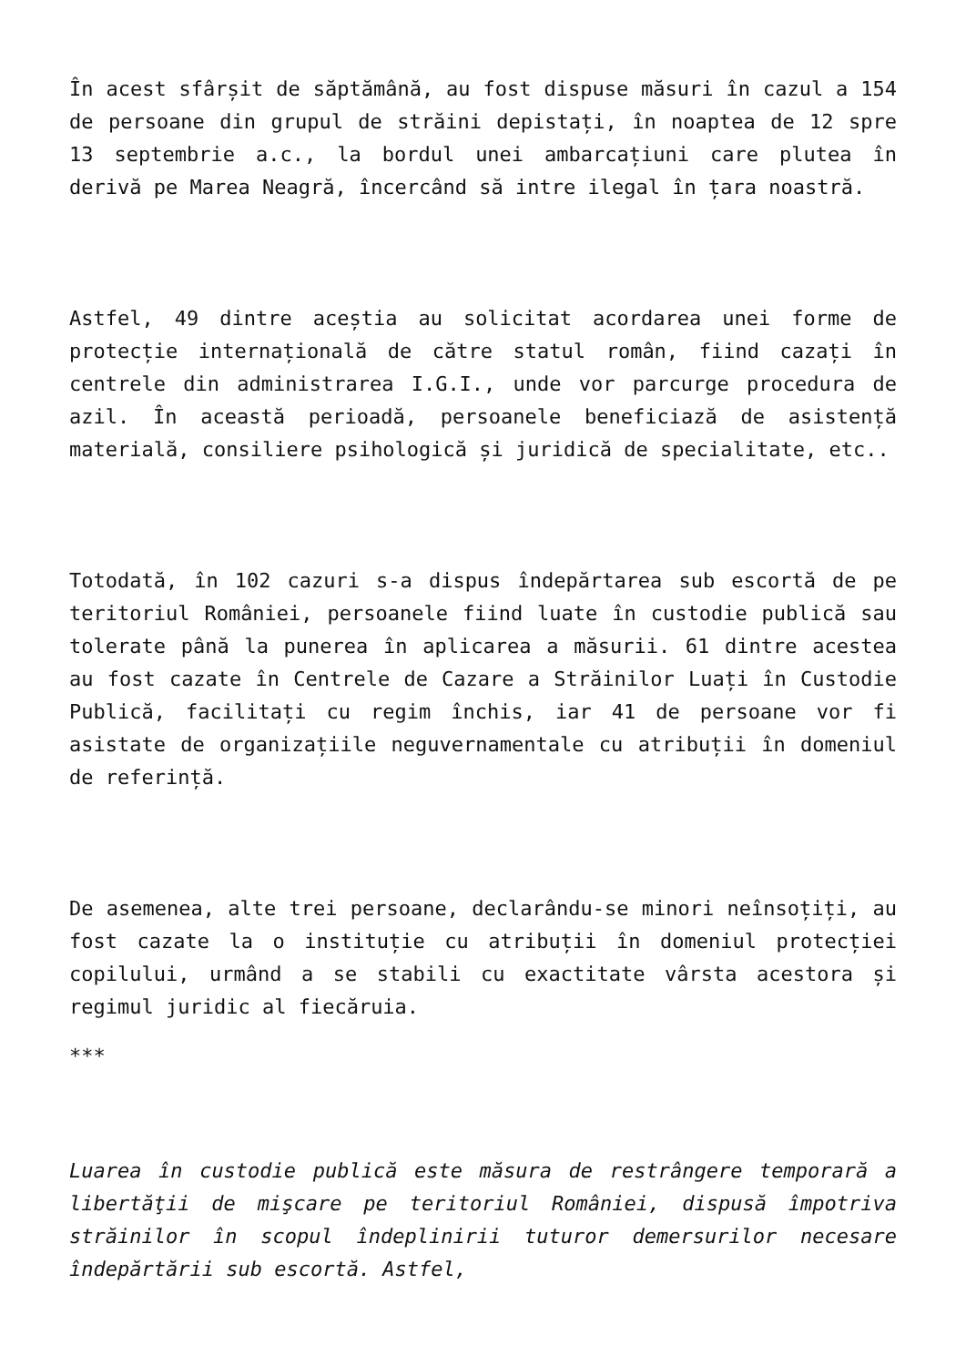În acest sfârșit de săptămână, au fost dispuse măsuri în cazul a 154 de persoane din grupul de străini depistați, în noaptea de 12 spre 13 septembrie a.c., la bordul unei ambarcațiuni care plutea în derivă pe Marea Neagră, încercând să intre ilegal în țara noastră.
Astfel, 49 dintre aceștia au solicitat acordarea unei forme de protecție internațională de către statul român, fiind cazați în centrele din administrarea I.G.I., unde vor parcurge procedura de azil. În această perioadă, persoanele beneficiază de asistență materială, consiliere psihologică și juridică de specialitate, etc..
Totodată, în 102 cazuri s-a dispus îndepărtarea sub escortă de pe teritoriul României, persoanele fiind luate în custodie publică sau tolerate până la punerea în aplicarea a măsurii. 61 dintre acestea au fost cazate în Centrele de Cazare a Străinilor Luați în Custodie Publică, facilitați cu regim închis, iar 41 de persoane vor fi asistate de organizațiile neguvernamentale cu atribuții în domeniul de referință.
De asemenea, alte trei persoane, declarându-se minori neînsoțiți, au fost cazate la o instituție cu atribuții în domeniul protecției copilului, urmând a se stabili cu exactitate vârsta acestora și regimul juridic al fiecăruia.
***
Luarea în custodie publică este măsura de restrângere temporară a libertăţii de mişcare pe teritoriul României, dispusă împotriva străinilor în scopul îndeplinirii tuturor demersurilor necesare îndepărtării sub escortă. Astfel,